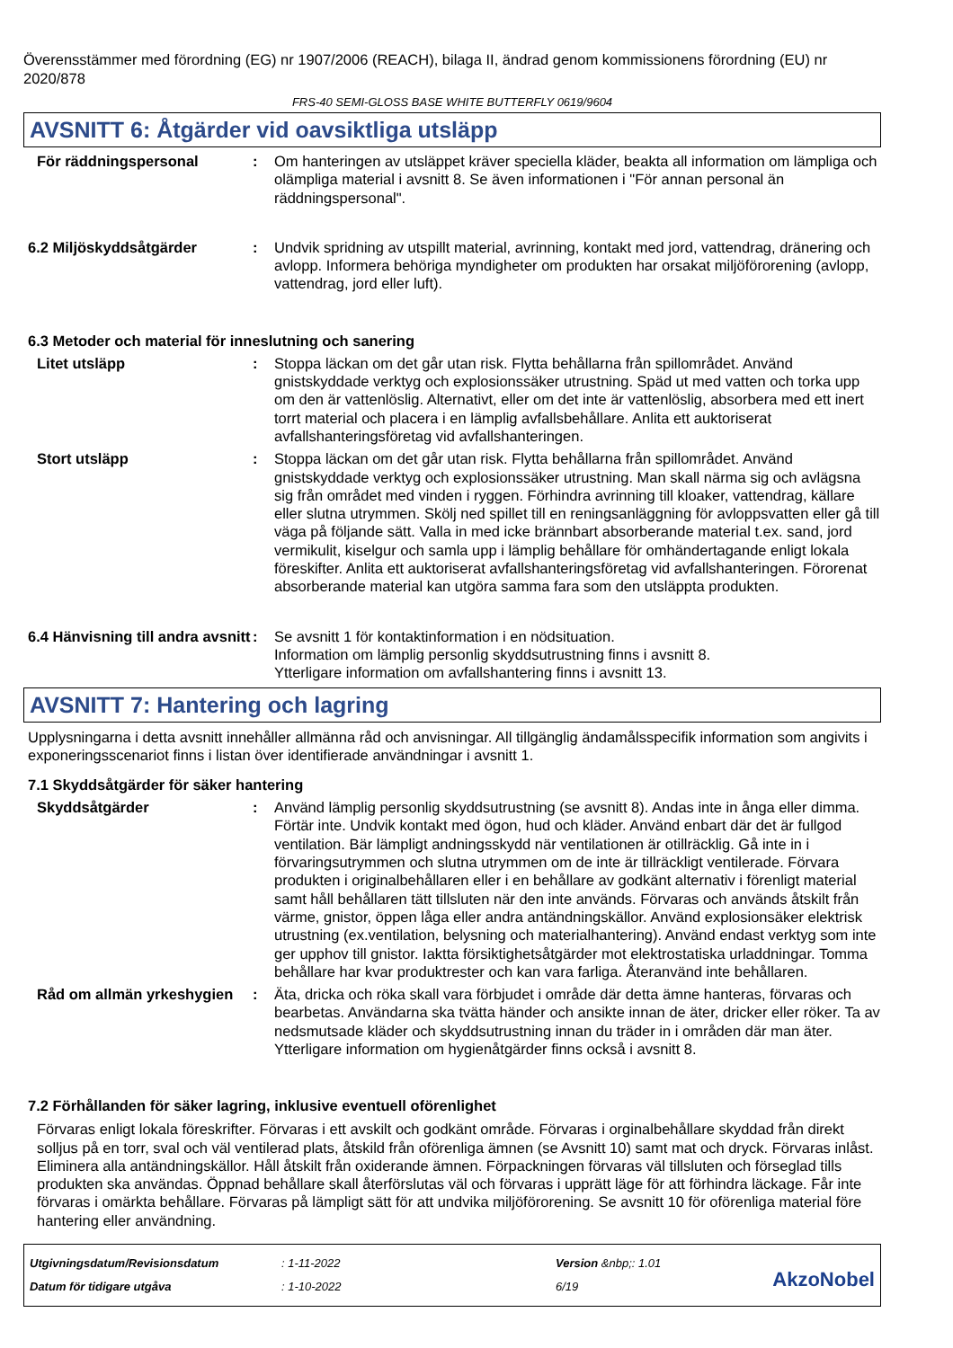Överensstämmer med förordning (EG) nr 1907/2006 (REACH), bilaga II, ändrad genom kommissionens förordning (EU) nr 2020/878
FRS-40 SEMI-GLOSS BASE WHITE BUTTERFLY 0619/9604
AVSNITT 6: Åtgärder vid oavsiktliga utsläpp
För räddningspersonal : Om hanteringen av utsläppet kräver speciella kläder, beakta all information om lämpliga och olämpliga material i avsnitt 8. Se även informationen i "För annan personal än räddningspersonal".
6.2 Miljöskyddsåtgärder : Undvik spridning av utspillt material, avrinning, kontakt med jord, vattendrag, dränering och avlopp. Informera behöriga myndigheter om produkten har orsakat miljöförorening (avlopp, vattendrag, jord eller luft).
6.3 Metoder och material för inneslutning och sanering
Litet utsläpp : Stoppa läckan om det går utan risk. Flytta behållarna från spillområdet. Använd gnistskyddade verktyg och explosionssäker utrustning. Späd ut med vatten och torka upp om den är vattenlöslig. Alternativt, eller om det inte är vattenlöslig, absorbera med ett inert torrt material och placera i en lämplig avfallsbehållare. Anlita ett auktoriserat avfallshanteringsföretag vid avfallshanteringen.
Stort utsläpp : Stoppa läckan om det går utan risk. Flytta behållarna från spillområdet. Använd gnistskyddade verktyg och explosionssäker utrustning. Man skall närma sig och avlägsna sig från området med vinden i ryggen. Förhindra avrinning till kloaker, vattendrag, källare eller slutna utrymmen. Skölj ned spillet till en reningsanläggning för avloppsvatten eller gå till väga på följande sätt. Valla in med icke brännbart absorberande material t.ex. sand, jord vermikulit, kiselgur och samla upp i lämplig behållare för omhändertagande enligt lokala föreskifter. Anlita ett auktoriserat avfallshanteringsföretag vid avfallshanteringen. Förorenat absorberande material kan utgöra samma fara som den utsläppta produkten.
6.4 Hänvisning till andra avsnitt
: Se avsnitt 1 för kontaktinformation i en nödsituation.
Information om lämplig personlig skyddsutrustning finns i avsnitt 8.
Ytterligare information om avfallshantering finns i avsnitt 13.
AVSNITT 7: Hantering och lagring
Upplysningarna i detta avsnitt innehåller allmänna råd och anvisningar. All tillgänglig ändamålsspecifik information som angivits i exponeringsscenariot finns i listan över identifierade användningar i avsnitt 1.
7.1 Skyddsåtgärder för säker hantering
Skyddsåtgärder : Använd lämplig personlig skyddsutrustning (se avsnitt 8). Andas inte in ånga eller dimma. Förtär inte. Undvik kontakt med ögon, hud och kläder. Använd enbart där det är fullgod ventilation. Bär lämpligt andningsskydd när ventilationen är otillräcklig. Gå inte in i förvaringsutrymmen och slutna utrymmen om de inte är tillräckligt ventilerade. Förvara produkten i originalbehållaren eller i en behållare av godkänt alternativ i förenligt material samt håll behållaren tätt tillsluten när den inte används. Förvaras och används åtskilt från värme, gnistor, öppen låga eller andra antändningskällor. Använd explosionsäker elektrisk utrustning (ex.ventilation, belysning och materialhantering). Använd endast verktyg som inte ger upphov till gnistor. Iaktta försiktighetsåtgärder mot elektrostatiska urladdningar. Tomma behållare har kvar produktrester och kan vara farliga. Återanvänd inte behållaren.
Råd om allmän yrkeshygien : Äta, dricka och röka skall vara förbjudet i område där detta ämne hanteras, förvaras och bearbetas. Användarna ska tvätta händer och ansikte innan de äter, dricker eller röker. Ta av nedsmutsade kläder och skyddsutrustning innan du träder in i områden där man äter. Ytterligare information om hygienåtgärder finns också i avsnitt 8.
7.2 Förhållanden för säker lagring, inklusive eventuell oförenlighet
Förvaras enligt lokala föreskrifter. Förvaras i ett avskilt och godkänt område. Förvaras i orginalbehållare skyddad från direkt solljus på en torr, sval och väl ventilerad plats, åtskild från oförenliga ämnen (se Avsnitt 10) samt mat och dryck. Förvaras inlåst. Eliminera alla antändningskällor. Håll åtskilt från oxiderande ämnen. Förpackningen förvaras väl tillsluten och förseglad tills produkten ska användas. Öppnad behållare skall återförslutas väl och förvaras i upprätt läge för att förhindra läckage. Får inte förvaras i omärkta behållare. Förvaras på lämpligt sätt för att undvika miljöförorening. Se avsnitt 10 för oförenliga material före hantering eller användning.
Utgivningsdatum/Revisionsdatum
Datum för tidigare utgåva
: 1-11-2022
: 1-10-2022
Version &nbp;: 1.01
6/19
AkzoNobel